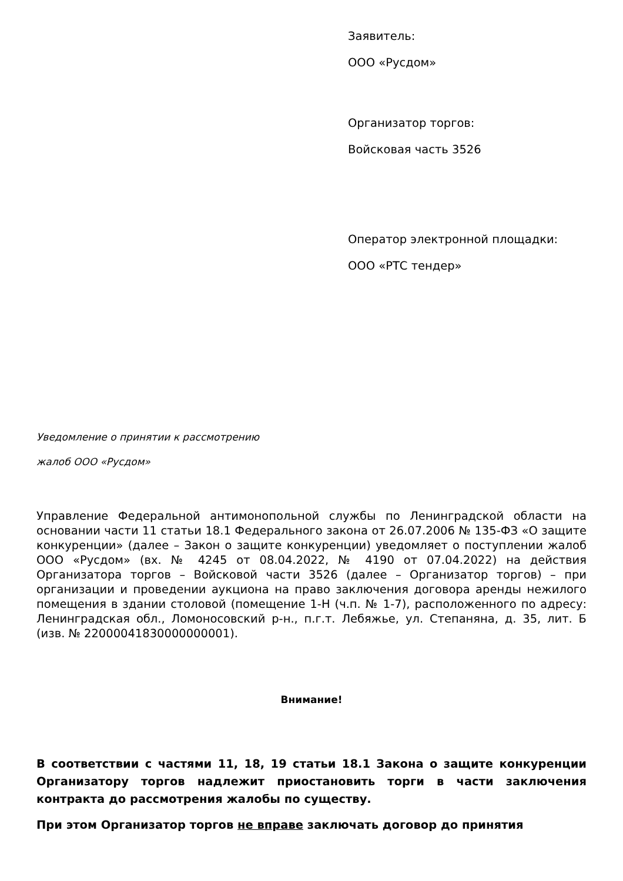Заявитель:
ООО «Русдом»
Организатор торгов:
Войсковая часть 3526
Оператор электронной площадки:
ООО «РТС тендер»
Уведомление о принятии к рассмотрению
жалоб ООО «Русдом»
Управление Федеральной антимонопольной службы по Ленинградской области на основании части 11 статьи 18.1 Федерального закона от 26.07.2006 № 135-ФЗ «О защите конкуренции» (далее – Закон о защите конкуренции) уведомляет о поступлении жалоб ООО «Русдом» (вх. № 4245 от 08.04.2022, № 4190 от 07.04.2022) на действия Организатора торгов – Войсковой части 3526 (далее – Организатор торгов) – при организации и проведении аукциона на право заключения договора аренды нежилого помещения в здании столовой (помещение 1-Н (ч.п. № 1-7), расположенного по адресу: Ленинградская обл., Ломоносовский р-н., п.г.т. Лебяжье, ул. Степаняна, д. 35, лит. Б (изв. № 22000041830000000001).
Внимание!
В соответствии с частями 11, 18, 19 статьи 18.1 Закона о защите конкуренции Организатору торгов надлежит приостановить торги в части заключения контракта до рассмотрения жалобы по существу.
При этом Организатор торгов не вправе заключать договор до принятия